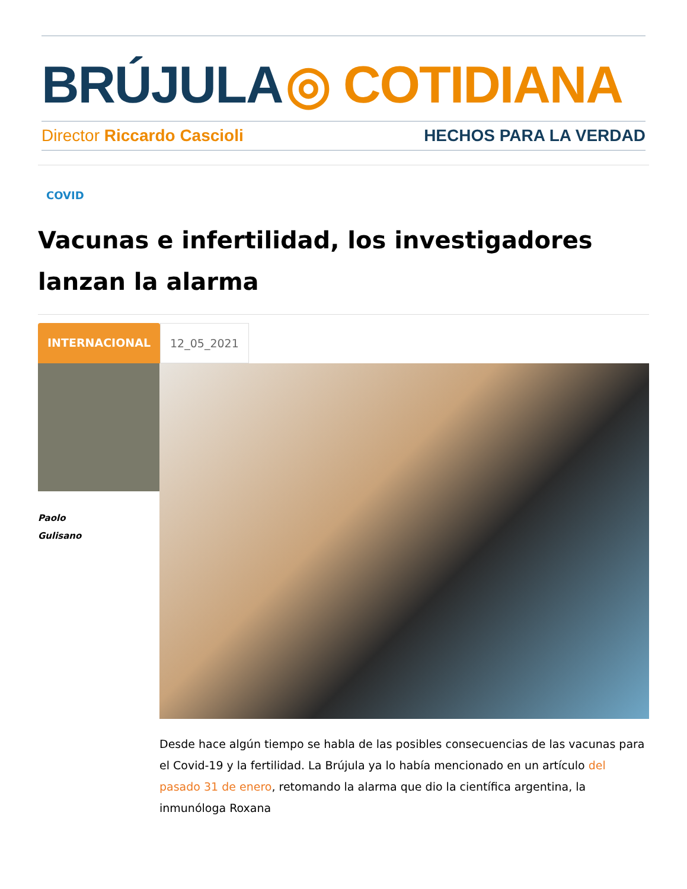BRÚJULA ◎ COTIDIANA
Director Riccardo Cascioli HECHOS PARA LA VERDAD
COVID
Vacunas e infertilidad, los investigadores lanzan la alarma
INTERNACIONAL 12_05_2021
Paolo
Gulisano
Desde hace algún tiempo se habla de las posibles consecuencias de las vacunas para el Covid-19 y la fertilidad. La Brújula ya lo había mencionado en un artículo del pasado 31 de enero, retomando la alarma que dio la científica argentina, la inmunóloga Roxana